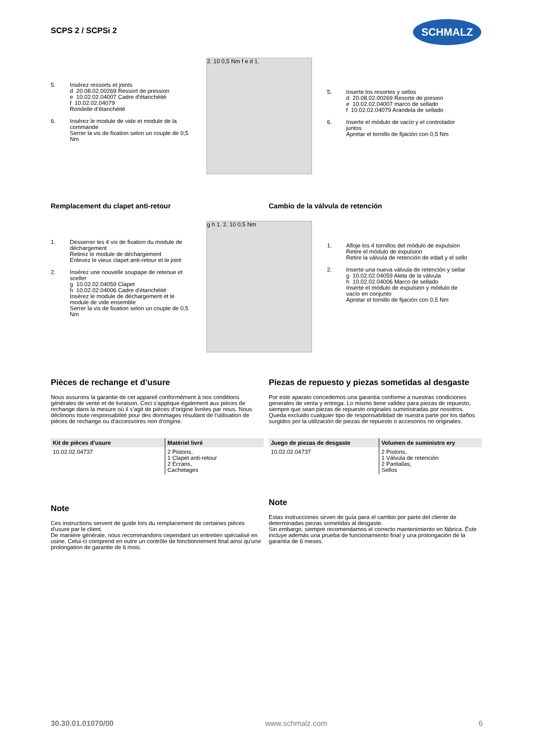SCPS 2 / SCPSi 2 SCHMALZ
5. Insérez ressorts et joints
d 20.08.02.00269 Ressort de pression
e 10.02.02.04007 Cadre d'étanchéité
f 10.02.02.04079
Rondelle d'étanchéité
6. Insérez le module de vide et module de la commande
Serrer la vis de fixation selon un couple de 0,5 Nm
2. 10 0,5 Nm f e d 1.
5. Inserte los resortes y sellos
d 20.08.02.00269 Resorte de presion
e 10.02.02.04007 marco de sellado
f 10.02.02.04079 Arandela de sellado
6. Inserte el módulo de vacío y el controlador juntos
Apretar el tornillo de fijación con 0,5 Nm
Remplacement du clapet anti-retour Cambio de la válvula de retención
1. Desserrer les 4 vis de fixation du module de déchargement
Retirez le module de déchargement
Enlevez le vieux clapet anti-retour et le joint
2. Insérez une nouvelle soupape de retenue et sceller
g 10.02.02.04059 Clapet
h 10.02.02.04006 Cadre d'étanchéité
Insérez le module de déchargement et le module de vide ensemble
Serrer la vis de fixation selon un couple de 0,5 Nm
g h 1. 2. 10 0,5 Nm
1. Afloje los 4 tornillos del módulo de expulsion
Retire el módulo de expulsion
Retire la válvula de retención de edad y el sello
2. Inserte una nueva válvula de retención y sellar
g 10.02.02.04059 Aleta de la válvula
h 10.02.02.04006 Marco de sellado
Inserte el módulo de expulsion y módulo de vacío en conjunto
Apretar el tornillo de fijación con 0,5 Nm
Pièces de rechange et d’usure
Nous assurons la garantie de cet appareil conformément à nos conditions générales de vente et de livraison. Ceci s’applique également aux pièces de rechange dans la mesure où il s’agit de pièces d’origine livrées par nous. Nous déclinons toute responsabilité pour des dommages résultant de l’utilisation de pièces de rechange ou d’accessoires non d’origine.
| Kit de pièces d’usure | Matériel livré |
| --- | --- |
| 10.02.02.04737 | 2 Pistons, 1 Clapet anti-retour 2 Ecrans, Cachetages |
Note
Ces instructions servent de guide lors du remplacement de certaines pièces d'usure par le client.
De manière générale, nous recommandons cependant un entretien spécialisé en usine. Celui-ci comprend en outre un contrôle de fonctionnement final ainsi qu'une prolongation de garantie de 6 mois.
Piezas de repuesto y piezas sometidas al desgaste
Por este aparato concedemos una garantía conforme a nuestras condiciones generales de venta y entrega. Lo mismo tiene validez para piezas de repuesto, siempre que sean piezas de repuesto originales suministradas por nosotros.
Queda excluido cualquier tipo de responsabilidad de nuestra parte por los daños surgidos por la utilización de piezas de repuesto o accesorios no originales.
| Juego de piezas de desgaste | Volumen de suministro ery |
| --- | --- |
| 10.02.02.04737 | 2 Pistons, 1 Válvula de retención 2 Pantallas, Sellos |
Note
Estas instrucciones sirven de guía para el cambio por parte del cliente de determinadas piezas sometidas al desgaste.
Sin embargo, siempre recomendamos el correcto mantenimiento en fábrica. Éste incluye además una prueba de funcionamiento final y una prolongación de la garantía de 6 meses.
30.30.01.01070/00 www.schmalz.com 6